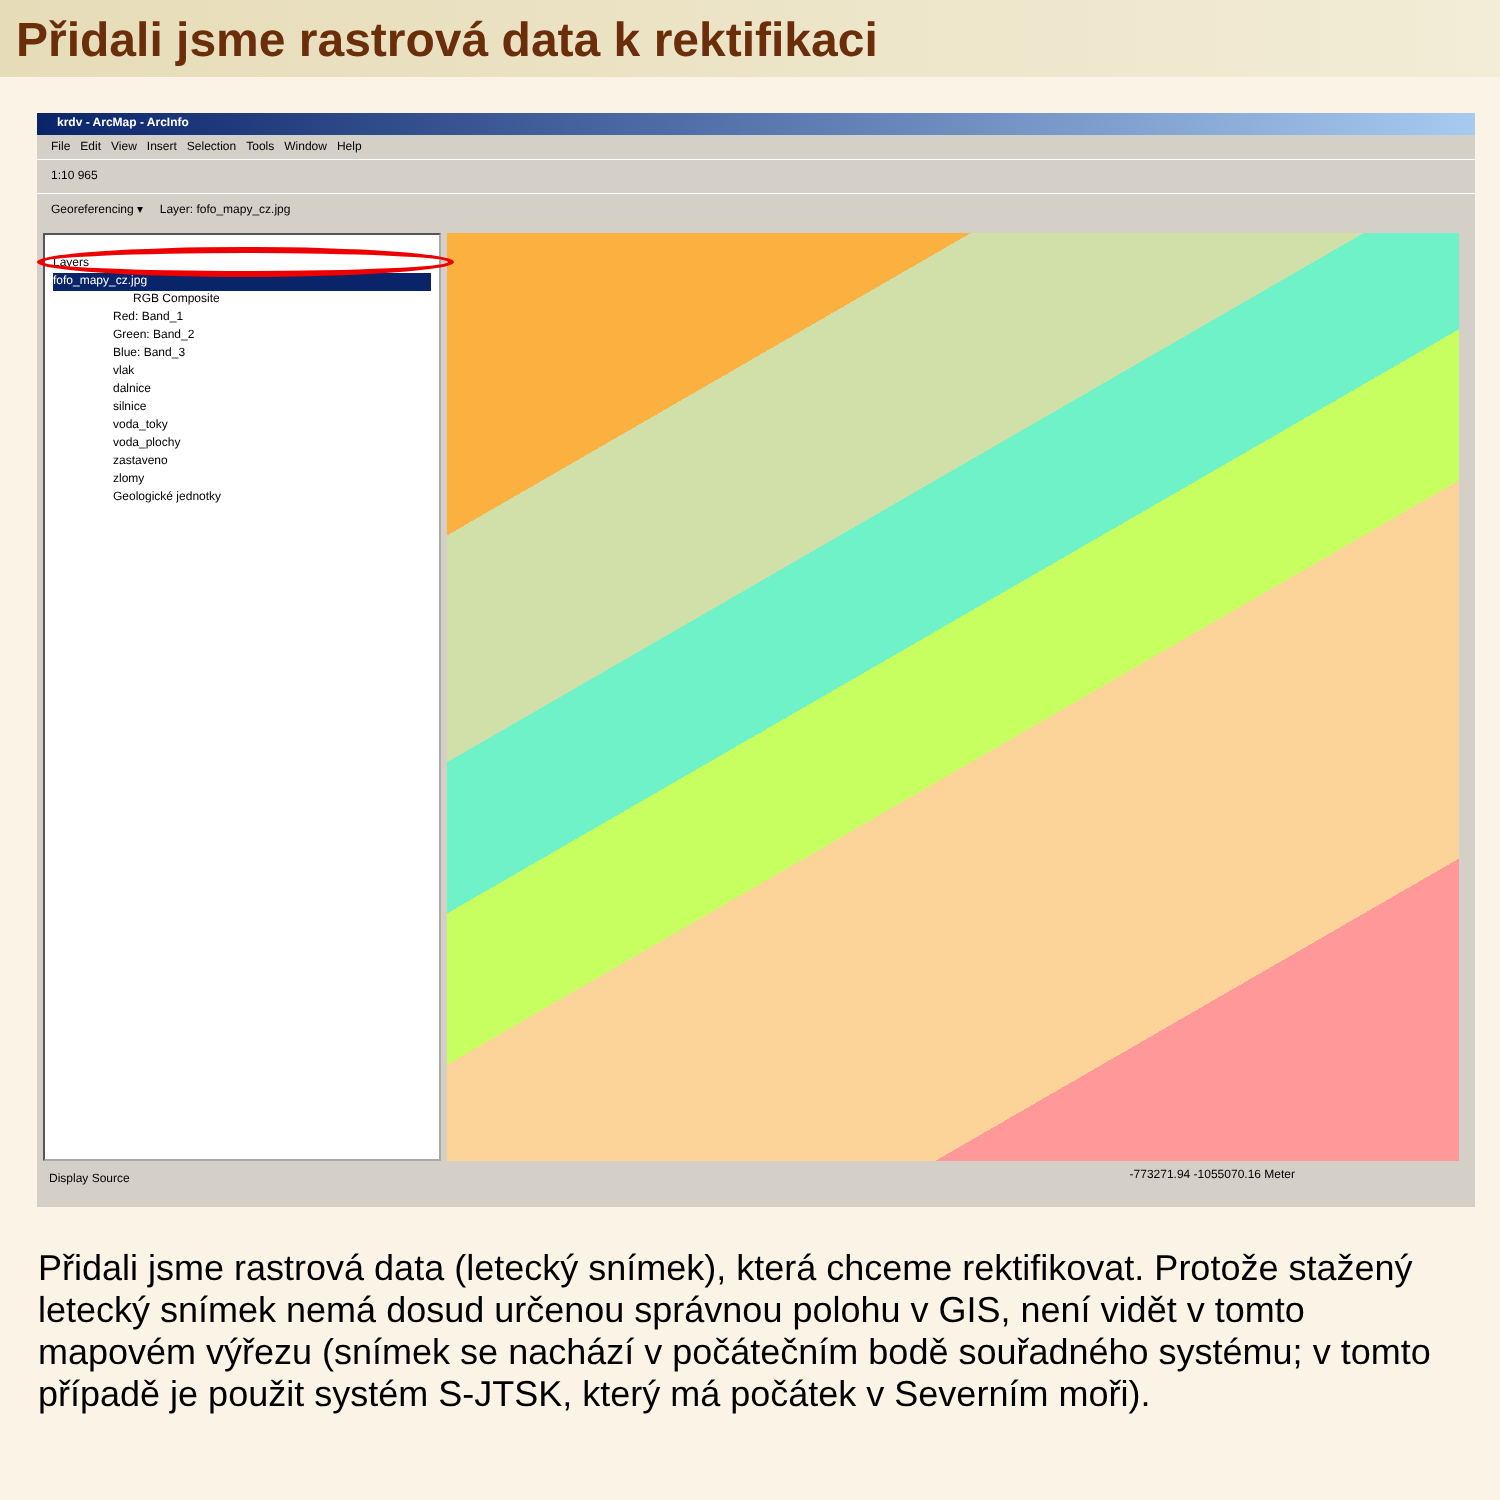Přidali jsme rastrová data k rektifikaci
krdv - ArcMap - ArcInfo
File Edit View Insert Selection Tools Window Help
1:10 965
Georeferencing ▾ Layer: fofo_mapy_cz.jpg
Layers
fofo_mapy_cz.jpg
RGB Composite
Red: Band_1
Green: Band_2
Blue: Band_3
vlak
dalnice
silnice
voda_toky
voda_plochy
zastaveno
zlomy
Geologické jednotky
Display Source
-773271.94 -1055070.16 Meter
Přidali jsme rastrová data (letecký snímek), která chceme rektifikovat. Protože stažený letecký snímek nemá dosud určenou správnou polohu v GIS, není vidět v tomto mapovém výřezu (snímek se nachází v počátečním bodě souřadného systému; v tomto případě je použit systém S-JTSK, který má počátek v Severním moři).